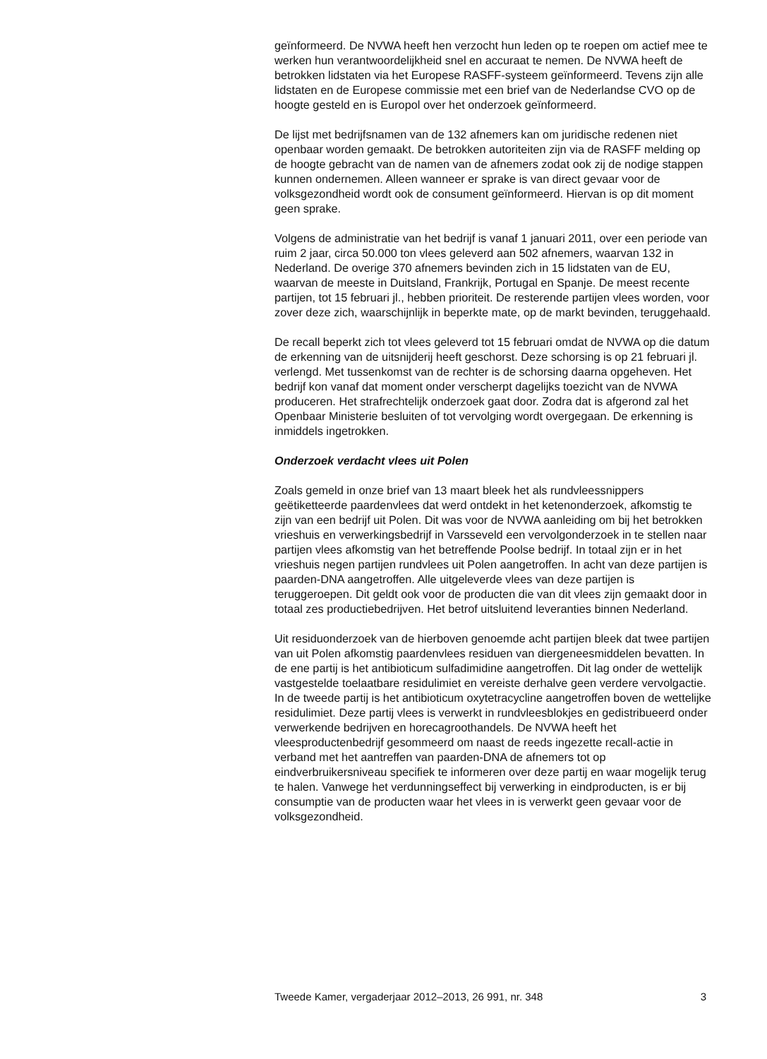geïnformeerd. De NVWA heeft hen verzocht hun leden op te roepen om actief mee te werken hun verantwoordelijkheid snel en accuraat te nemen. De NVWA heeft de betrokken lidstaten via het Europese RASFF-systeem geïnformeerd. Tevens zijn alle lidstaten en de Europese commissie met een brief van de Nederlandse CVO op de hoogte gesteld en is Europol over het onderzoek geïnformeerd.
De lijst met bedrijfsnamen van de 132 afnemers kan om juridische redenen niet openbaar worden gemaakt. De betrokken autoriteiten zijn via de RASFF melding op de hoogte gebracht van de namen van de afnemers zodat ook zij de nodige stappen kunnen ondernemen. Alleen wanneer er sprake is van direct gevaar voor de volksgezondheid wordt ook de consument geïnformeerd. Hiervan is op dit moment geen sprake.
Volgens de administratie van het bedrijf is vanaf 1 januari 2011, over een periode van ruim 2 jaar, circa 50.000 ton vlees geleverd aan 502 afnemers, waarvan 132 in Nederland. De overige 370 afnemers bevinden zich in 15 lidstaten van de EU, waarvan de meeste in Duitsland, Frankrijk, Portugal en Spanje. De meest recente partijen, tot 15 februari jl., hebben prioriteit. De resterende partijen vlees worden, voor zover deze zich, waarschijnlijk in beperkte mate, op de markt bevinden, teruggehaald.
De recall beperkt zich tot vlees geleverd tot 15 februari omdat de NVWA op die datum de erkenning van de uitsnijderij heeft geschorst. Deze schorsing is op 21 februari jl. verlengd. Met tussenkomst van de rechter is de schorsing daarna opgeheven. Het bedrijf kon vanaf dat moment onder verscherpt dagelijks toezicht van de NVWA produceren. Het strafrechtelijk onderzoek gaat door. Zodra dat is afgerond zal het Openbaar Ministerie besluiten of tot vervolging wordt overgegaan. De erkenning is inmiddels ingetrokken.
Onderzoek verdacht vlees uit Polen
Zoals gemeld in onze brief van 13 maart bleek het als rundvleessnippers geëtiketteerde paardenvlees dat werd ontdekt in het ketenonderzoek, afkomstig te zijn van een bedrijf uit Polen. Dit was voor de NVWA aanleiding om bij het betrokken vrieshuis en verwerkingsbedrijf in Varsseveld een vervolgonderzoek in te stellen naar partijen vlees afkomstig van het betreffende Poolse bedrijf. In totaal zijn er in het vrieshuis negen partijen rundvlees uit Polen aangetroffen. In acht van deze partijen is paarden-DNA aangetroffen. Alle uitgeleverde vlees van deze partijen is teruggeroepen. Dit geldt ook voor de producten die van dit vlees zijn gemaakt door in totaal zes productiebedrijven. Het betrof uitsluitend leveranties binnen Nederland.
Uit residuonderzoek van de hierboven genoemde acht partijen bleek dat twee partijen van uit Polen afkomstig paardenvlees residuen van diergeneesmiddelen bevatten. In de ene partij is het antibioticum sulfadimidine aangetroffen. Dit lag onder de wettelijk vastgestelde toelaatbare residulimiet en vereiste derhalve geen verdere vervolgactie. In de tweede partij is het antibioticum oxytetracycline aangetroffen boven de wettelijke residulimiet. Deze partij vlees is verwerkt in rundvleesblokjes en gedistribueerd onder verwerkende bedrijven en horecagroothandels. De NVWA heeft het vleesproductenbedrijf gesommeerd om naast de reeds ingezette recall-actie in verband met het aantreffen van paarden-DNA de afnemers tot op eindverbruikersniveau specifiek te informeren over deze partij en waar mogelijk terug te halen. Vanwege het verdunningseffect bij verwerking in eindproducten, is er bij consumptie van de producten waar het vlees in is verwerkt geen gevaar voor de volksgezondheid.
Tweede Kamer, vergaderjaar 2012–2013, 26 991, nr. 348 3